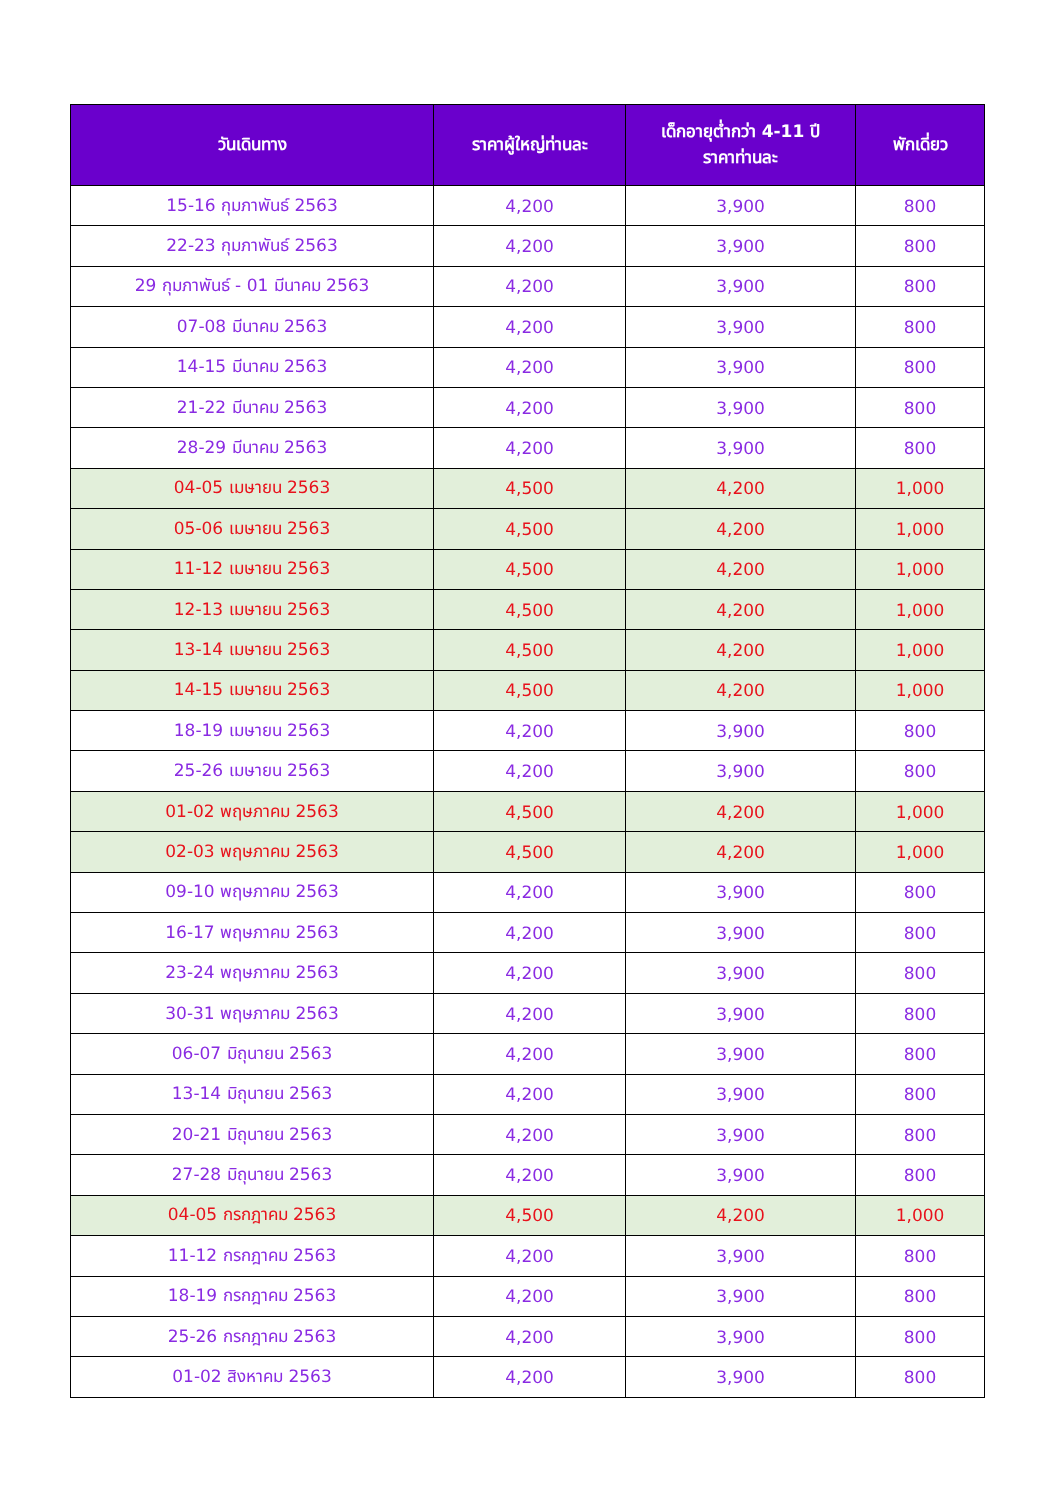| วันเดินทาง | ราคาผู้ใหญ่ท่านละ | เด็กอายุต่ำกว่า 4-11 ปี ราคาท่านละ | พักเดี่ยว |
| --- | --- | --- | --- |
| 15-16 กุมภาพันธ์ 2563 | 4,200 | 3,900 | 800 |
| 22-23 กุมภาพันธ์ 2563 | 4,200 | 3,900 | 800 |
| 29 กุมภาพันธ์ - 01 มีนาคม 2563 | 4,200 | 3,900 | 800 |
| 07-08 มีนาคม 2563 | 4,200 | 3,900 | 800 |
| 14-15 มีนาคม 2563 | 4,200 | 3,900 | 800 |
| 21-22 มีนาคม 2563 | 4,200 | 3,900 | 800 |
| 28-29 มีนาคม 2563 | 4,200 | 3,900 | 800 |
| 04-05 เมษายน 2563 | 4,500 | 4,200 | 1,000 |
| 05-06 เมษายน 2563 | 4,500 | 4,200 | 1,000 |
| 11-12 เมษายน 2563 | 4,500 | 4,200 | 1,000 |
| 12-13 เมษายน 2563 | 4,500 | 4,200 | 1,000 |
| 13-14 เมษายน 2563 | 4,500 | 4,200 | 1,000 |
| 14-15 เมษายน 2563 | 4,500 | 4,200 | 1,000 |
| 18-19 เมษายน 2563 | 4,200 | 3,900 | 800 |
| 25-26 เมษายน 2563 | 4,200 | 3,900 | 800 |
| 01-02 พฤษภาคม 2563 | 4,500 | 4,200 | 1,000 |
| 02-03 พฤษภาคม 2563 | 4,500 | 4,200 | 1,000 |
| 09-10 พฤษภาคม 2563 | 4,200 | 3,900 | 800 |
| 16-17 พฤษภาคม 2563 | 4,200 | 3,900 | 800 |
| 23-24 พฤษภาคม 2563 | 4,200 | 3,900 | 800 |
| 30-31 พฤษภาคม 2563 | 4,200 | 3,900 | 800 |
| 06-07 มิถุนายน 2563 | 4,200 | 3,900 | 800 |
| 13-14 มิถุนายน 2563 | 4,200 | 3,900 | 800 |
| 20-21 มิถุนายน 2563 | 4,200 | 3,900 | 800 |
| 27-28 มิถุนายน 2563 | 4,200 | 3,900 | 800 |
| 04-05 กรกฎาคม 2563 | 4,500 | 4,200 | 1,000 |
| 11-12 กรกฎาคม 2563 | 4,200 | 3,900 | 800 |
| 18-19 กรกฎาคม 2563 | 4,200 | 3,900 | 800 |
| 25-26 กรกฎาคม 2563 | 4,200 | 3,900 | 800 |
| 01-02 สิงหาคม 2563 | 4,200 | 3,900 | 800 |